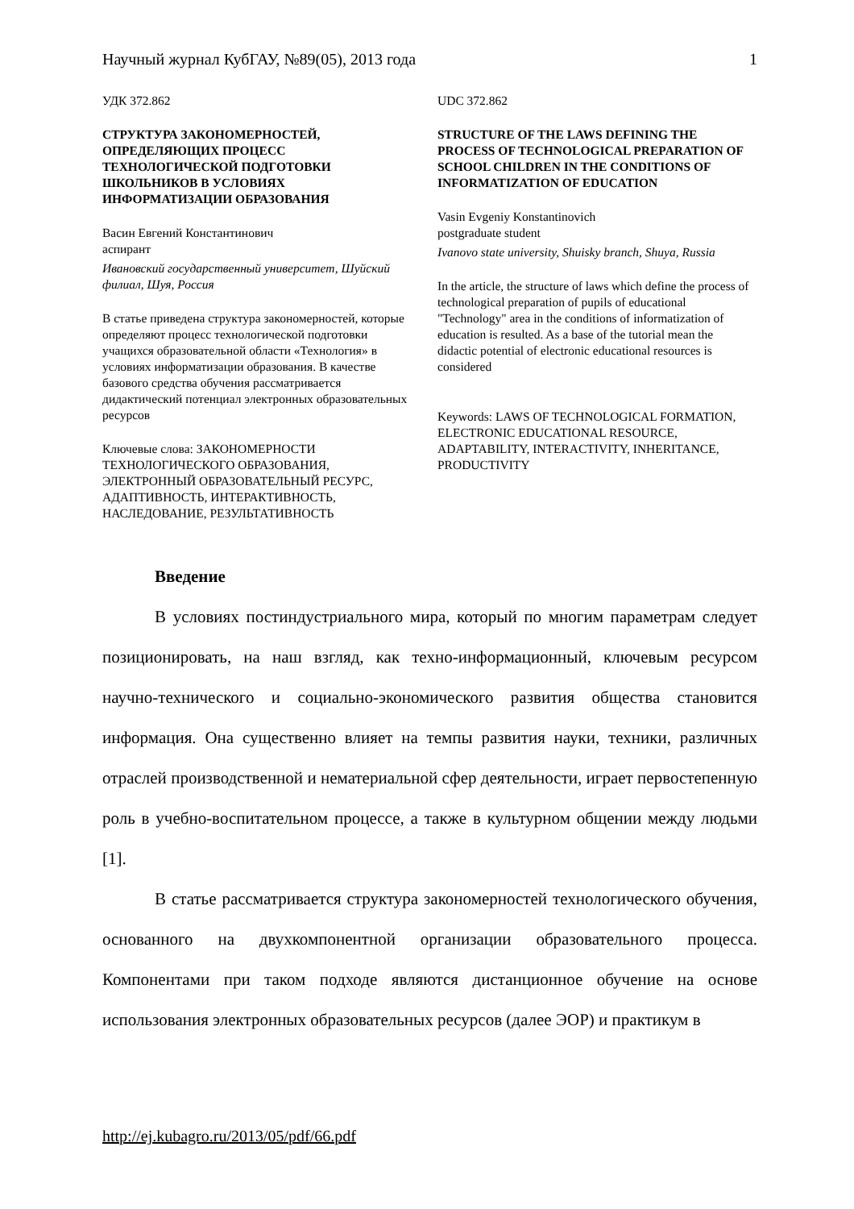Научный журнал КубГАУ, №89(05), 2013 года 1
УДК 372.862
СТРУКТУРА ЗАКОНОМЕРНОСТЕЙ, ОПРЕДЕЛЯЮЩИХ ПРОЦЕСС ТЕХНОЛОГИЧЕСКОЙ ПОДГОТОВКИ ШКОЛЬНИКОВ В УСЛОВИЯХ ИНФОРМАТИЗАЦИИ ОБРАЗОВАНИЯ
Васин Евгений Константинович
аспирант
Ивановский государственный университет, Шуйский филиал, Шуя, Россия
В статье приведена структура закономерностей, которые определяют процесс технологической подготовки учащихся образовательной области «Технология» в условиях информатизации образования. В качестве базового средства обучения рассматривается дидактический потенциал электронных образовательных ресурсов
Ключевые слова: ЗАКОНОМЕРНОСТИ ТЕХНОЛОГИЧЕСКОГО ОБРАЗОВАНИЯ, ЭЛЕКТРОННЫЙ ОБРАЗОВАТЕЛЬНЫЙ РЕСУРС, АДАПТИВНОСТЬ, ИНТЕРАКТИВНОСТЬ, НАСЛЕДОВАНИЕ, РЕЗУЛЬТАТИВНОСТЬ
UDC 372.862
STRUCTURE OF THE LAWS DEFINING THE PROCESS OF TECHNOLOGICAL PREPARATION OF SCHOOL CHILDREN IN THE CONDITIONS OF INFORMATIZATION OF EDUCATION
Vasin Evgeniy Konstantinovich
postgraduate student
Ivanovo state university, Shuisky branch, Shuya, Russia
In the article, the structure of laws which define the process of technological preparation of pupils of educational "Technology" area in the conditions of informatization of education is resulted. As a base of the tutorial mean the didactic potential of electronic educational resources is considered
Keywords: LAWS OF TECHNOLOGICAL FORMATION, ELECTRONIC EDUCATIONAL RESOURCE, ADAPTABILITY, INTERACTIVITY, INHERITANCE, PRODUCTIVITY
Введение
В условиях постиндустриального мира, который по многим параметрам следует позиционировать, на наш взгляд, как техно-информационный, ключевым ресурсом научно-технического и социально-экономического развития общества становится информация. Она существенно влияет на темпы развития науки, техники, различных отраслей производственной и нематериальной сфер деятельности, играет первостепенную роль в учебно-воспитательном процессе, а также в культурном общении между людьми [1].
В статье рассматривается структура закономерностей технологического обучения, основанного на двухкомпонентной организации образовательного процесса. Компонентами при таком подходе являются дистанционное обучение на основе использования электронных образовательных ресурсов (далее ЭОР) и практикум в
http://ej.kubagro.ru/2013/05/pdf/66.pdf